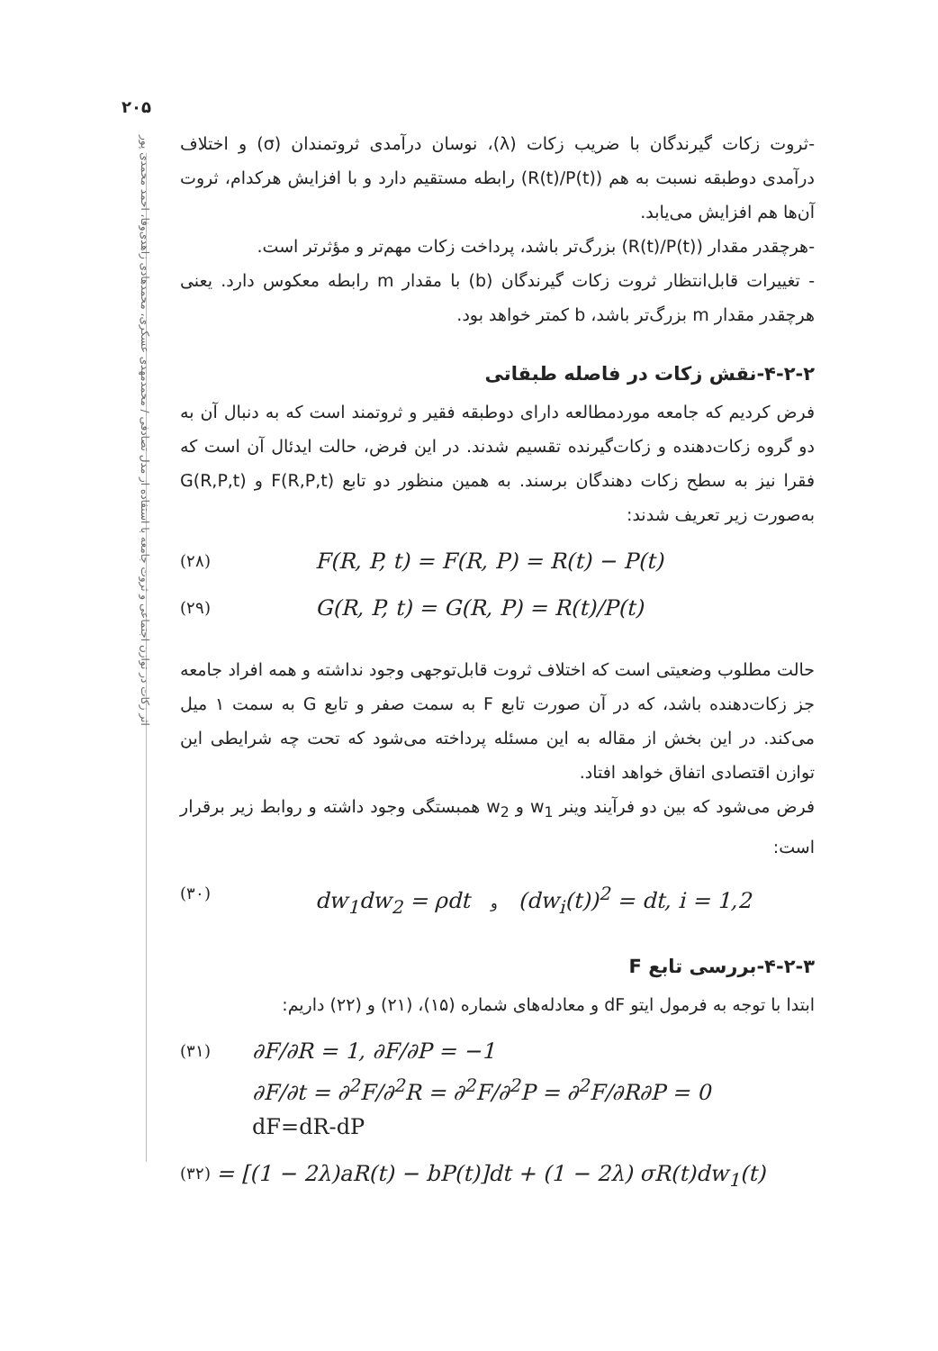۲۰۵
اثر زکات در توازن اجتماعی و ثروت جامعه با استفاده از مدل تصادفی / محمدمهدی عسکری، محمدهادی زاهدی‌وفا، احمد محمدی پور
-ثروت زکات گیرندگان با ضریب زکات (λ)، نوسان درآمدی ثروتمندان (σ) و اختلاف درآمدی دوطبقه نسبت به هم (R(t)/P(t)) رابطه مستقیم دارد و با افزایش هرکدام، ثروت آن‌ها هم افزایش می‌یابد.
-هرچقدر مقدار (R(t)/P(t)) بزرگ‌تر باشد، پرداخت زکات مهم‌تر و مؤثرتر است.
- تغییرات قابل‌انتظار ثروت زکات گیرندگان (b) با مقدار m رابطه معکوس دارد. یعنی هرچقدر مقدار m بزرگ‌تر باشد، b کمتر خواهد بود.
۴-۲-۲-نقش زکات در فاصله طبقاتی
فرض کردیم که جامعه موردمطالعه دارای دوطبقه فقیر و ثروتمند است که به دنبال آن به دو گروه زکات‌دهنده و زکات‌گیرنده تقسیم شدند. در این فرض، حالت ایدئال آن است که فقرا نیز به سطح زکات دهندگان برسند. به همین منظور دو تابع F(R,P,t) و G(R,P,t) به‌صورت زیر تعریف شدند:
(۲۸) F(R, P, t) = F(R, P) = R(t) − P(t)
(۲۹) G(R, P, t) = G(R, P) = R(t)/P(t)
حالت مطلوب وضعیتی است که اختلاف ثروت قابل‌توجهی وجود نداشته و همه افراد جامعه جز زکات‌دهنده باشد، که در آن صورت تابع F به سمت صفر و تابع G به سمت ۱ میل می‌کند. در این بخش از مقاله به این مسئله پرداخته می‌شود که تحت چه شرایطی این توازن اقتصادی اتفاق خواهد افتاد.
فرض می‌شود که بین دو فرآیند وینر w<sub>1</sub> و w<sub>2</sub> همبستگی وجود داشته و روابط زیر برقرار است:
(۳۰) dw<sub>1</sub>dw<sub>2</sub> = ρdt و (dw<sub>i</sub>(t))<sup>2</sup> = dt, i = 1,2
۴-۲-۳-بررسی تابع F
ابتدا با توجه به فرمول ایتو dF و معادله‌های شماره (۱۵)، (۲۱) و (۲۲) داریم:
(۳۱) ∂F/∂R = 1, ∂F/∂P = −1
∂F/∂t = ∂<sup>2</sup>F/∂<sup>2</sup>R = ∂<sup>2</sup>F/∂<sup>2</sup>P = ∂<sup>2</sup>F/∂R∂P = 0
dF=dR-dP
(۳۲) = [(1 − 2λ)aR(t) − bP(t)]dt + (1 − 2λ) σR(t)dw<sub>1</sub>(t)